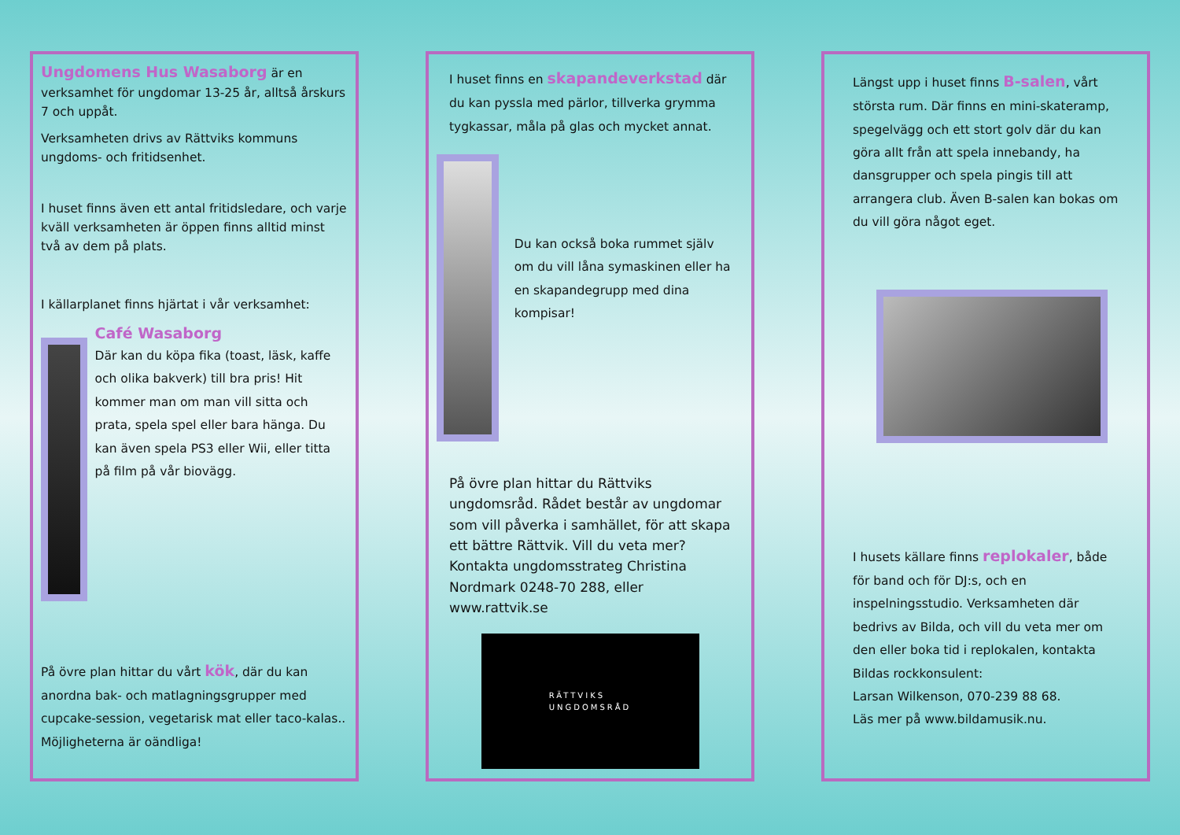Ungdomens Hus Wasaborg är en verksamhet för ungdomar 13-25 år, alltså årskurs 7 och uppåt.
Verksamheten drivs av Rättviks kommuns ungdoms- och fritidsenhet.
I huset finns även ett antal fritidsledare, och varje kväll verksamheten är öppen finns alltid minst två av dem på plats.
I källarplanet finns hjärtat i vår verksamhet:
Café Wasaborg
Där kan du köpa fika (toast, läsk, kaffe och olika bakverk) till bra pris! Hit kommer man om man vill sitta och prata, spela spel eller bara hänga. Du kan även spela PS3 eller Wii, eller titta på film på vår biovägg.
På övre plan hittar du vårt kök, där du kan anordna bak- och matlagningsgrupper med cupcake-session, vegetarisk mat eller taco-kalas.. Möjligheterna är oändliga!
I huset finns en skapandeverkstad där du kan pyssla med pärlor, tillverka grymma tygkassar, måla på glas och mycket annat.
Du kan också boka rummet själv om du vill låna symaskinen eller ha en skapandegrupp med dina kompisar!
På övre plan hittar du Rättviks ungdomsråd. Rådet består av ungdomar som vill påverka i samhället, för att skapa ett bättre Rättvik. Vill du veta mer? Kontakta ungdomsstrateg Christina Nordmark 0248-70 288, eller www.rattvik.se
RÄTTVIKS
UNGDOMSRÅD
Längst upp i huset finns B-salen, vårt största rum. Där finns en mini-skateramp, spegelvägg och ett stort golv där du kan göra allt från att spela innebandy, ha dansgrupper och spela pingis till att arrangera club. Även B-salen kan bokas om du vill göra något eget.
I husets källare finns replokaler, både för band och för DJ:s, och en inspelningsstudio. Verksamheten där bedrivs av Bilda, och vill du veta mer om den eller boka tid i replokalen, kontakta Bildas rockkonsulent:
Larsan Wilkenson, 070-239 88 68.
Läs mer på www.bildamusik.nu.